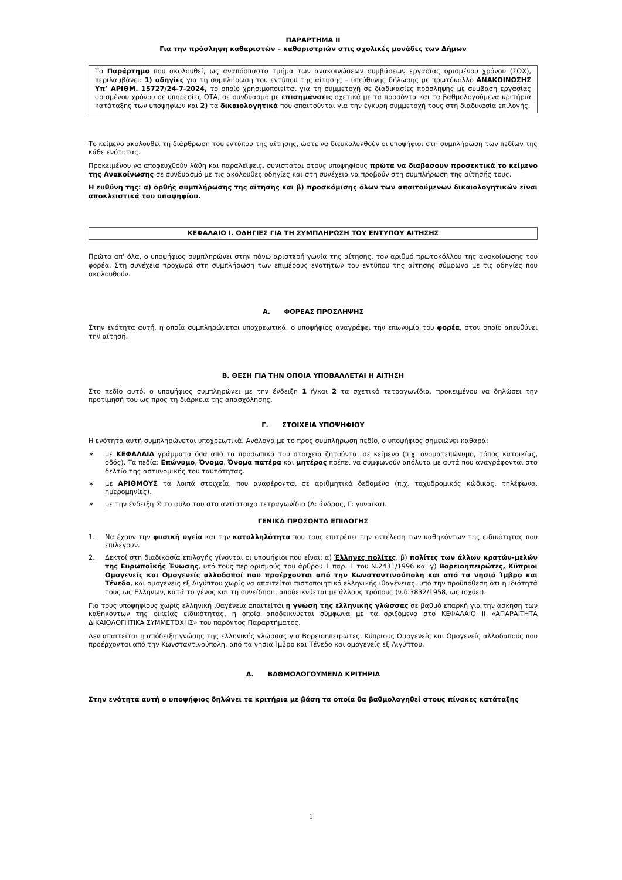ΠΑΡΑΡΤΗΜΑ ΙΙ
Για την πρόσληψη καθαριστών – καθαριστριών στις σχολικές μονάδες των Δήμων
Το Παράρτημα που ακολουθεί, ως αναπόσπαστο τμήμα των ανακοινώσεων συμβάσεων εργασίας ορισμένου χρόνου (ΣΟΧ), περιλαμβάνει: 1) οδηγίες για τη συμπλήρωση του εντύπου της αίτησης – υπεύθυνης δήλωσης με πρωτόκολλο ΑΝΑΚΟΙΝΩΣΗΣ Υπ’ ΑΡΙΘΜ. 15727/24-7-2024, το οποίο χρησιμοποιείται για τη συμμετοχή σε διαδικασίες πρόσληψης με σύμβαση εργασίας ορισμένου χρόνου σε υπηρεσίες ΟΤΑ, σε συνδυασμό με επισημάνσεις σχετικά με τα προσόντα και τα βαθμολογούμενα κριτήρια κατάταξης των υποψηφίων και 2) τα δικαιολογητικά που απαιτούνται για την έγκυρη συμμετοχή τους στη διαδικασία επιλογής.
Το κείμενο ακολουθεί τη διάρθρωση του εντύπου της αίτησης, ώστε να διευκολυνθούν οι υποψήφιοι στη συμπλήρωση των πεδίων της κάθε ενότητας.
Προκειμένου να αποφευχθούν λάθη και παραλείψεις, συνιστάται στους υποψηφίους πρώτα να διαβάσουν προσεκτικά το κείμενο της Ανακοίνωσης σε συνδυασμό με τις ακόλουθες οδηγίες και στη συνέχεια να προβούν στη συμπλήρωση της αίτησής τους.
Η ευθύνη της: α) ορθής συμπλήρωσης της αίτησης και β) προσκόμισης όλων των απαιτούμενων δικαιολογητικών είναι αποκλειστικά του υποψηφίου.
ΚΕΦΑΛΑΙΟ Ι. ΟΔΗΓΙΕΣ ΓΙΑ ΤΗ ΣΥΜΠΛΗΡΩΣΗ ΤΟΥ ΕΝΤΥΠΟΥ ΑΙΤΗΣΗΣ
Πρώτα απ' όλα, ο υποψήφιος συμπληρώνει στην πάνω αριστερή γωνία της αίτησης, τον αριθμό πρωτοκόλλου της ανακοίνωσης του φορέα. Στη συνέχεια προχωρά στη συμπλήρωση των επιμέρους ενοτήτων του εντύπου της αίτησης σύμφωνα με τις οδηγίες που ακολουθούν.
Α. ΦΟΡΕΑΣ ΠΡΟΣΛΗΨΗΣ
Στην ενότητα αυτή, η οποία συμπληρώνεται υποχρεωτικά, ο υποψήφιος αναγράφει την επωνυμία του φορέα, στον οποίο απευθύνει την αίτησή.
Β. ΘΕΣΗ ΓΙΑ ΤΗΝ ΟΠΟΙΑ ΥΠΟΒΑΛΛΕΤΑΙ Η ΑΙΤΗΣΗ
Στο πεδίο αυτό, ο υποψήφιος συμπληρώνει με την ένδειξη 1 ή/και 2 τα σχετικά τετραγωνίδια, προκειμένου να δηλώσει την προτίμησή του ως προς τη διάρκεια της απασχόλησης.
Γ. ΣΤΟΙΧΕΙΑ ΥΠΟΨΗΦΙΟΥ
Η ενότητα αυτή συμπληρώνεται υποχρεωτικά. Ανάλογα με το προς συμπλήρωση πεδίο, ο υποψήφιος σημειώνει καθαρά:
∗ με ΚΕΦΑΛΑΙΑ γράμματα όσα από τα προσωπικά του στοιχεία ζητούνται σε κείμενο (π.χ. ονοματεπώνυμο, τόπος κατοικίας, οδός). Τα πεδία: Επώνυμο, Όνομα, Όνομα πατέρα και μητέρας πρέπει να συμφωνούν απόλυτα με αυτά που αναγράφονται στο δελτίο της αστυνομικής του ταυτότητας.
∗ με ΑΡΙΘΜΟΥΣ τα λοιπά στοιχεία, που αναφέρονται σε αριθμητικά δεδομένα (π.χ. ταχυδρομικός κώδικας, τηλέφωνα, ημερομηνίες).
∗ με την ένδειξη ☒ το φύλο του στο αντίστοιχο τετραγωνίδιο (Α: άνδρας, Γ: γυναίκα).
ΓΕΝΙΚΑ ΠΡΟΣΟΝΤΑ ΕΠΙΛΟΓΗΣ
1. Να έχουν την φυσική υγεία και την καταλληλότητα που τους επιτρέπει την εκτέλεση των καθηκόντων της ειδικότητας που επιλέγουν.
2. Δεκτοί στη διαδικασία επιλογής γίνονται οι υποψήφιοι που είναι: α) Έλληνες πολίτες, β) πολίτες των άλλων κρατών-μελών της Ευρωπαϊκής Ένωσης, υπό τους περιορισμούς του άρθρου 1 παρ. 1 του Ν.2431/1996 και γ) Βορειοηπειρώτες, Κύπριοι Ομογενείς και Ομογενείς αλλοδαποί που προέρχονται από την Κωνσταντινούπολη και από τα νησιά Ίμβρο και Τένεδο, και ομογενείς εξ Αιγύπτου χωρίς να απαιτείται πιστοποιητικό ελληνικής ιθαγένειας, υπό την προϋπόθεση ότι η ιδιότητά τους ως Ελλήνων, κατά το γένος και τη συνείδηση, αποδεικνύεται με άλλους τρόπους (ν.δ.3832/1958, ως ισχύει).
Για τους υποψηφίους χωρίς ελληνική ιθαγένεια απαιτείται η γνώση της ελληνικής γλώσσας σε βαθμό επαρκή για την άσκηση των καθηκόντων της οικείας ειδικότητας, η οποία αποδεικνύεται σύμφωνα με τα οριζόμενα στο ΚΕΦΑΛΑΙΟ ΙΙ «ΑΠΑΡΑΙΤΗΤΑ ΔΙΚΑΙΟΛΟΓΗΤΙΚΑ ΣΥΜΜΕΤΟΧΗΣ» του παρόντος Παραρτήματος.
Δεν απαιτείται η απόδειξη γνώσης της ελληνικής γλώσσας για Βορειοηπειρώτες, Κύπριους Ομογενείς και Ομογενείς αλλοδαπούς που προέρχονται από την Κωνσταντινούπολη, από τα νησιά Ίμβρο και Τένεδο και ομογενείς εξ Αιγύπτου.
Δ. ΒΑΘΜΟΛΟΓΟΥΜΕΝΑ ΚΡΙΤΗΡΙΑ
Στην ενότητα αυτή ο υποψήφιος δηλώνει τα κριτήρια με βάση τα οποία θα βαθμολογηθεί στους πίνακες κατάταξης
1